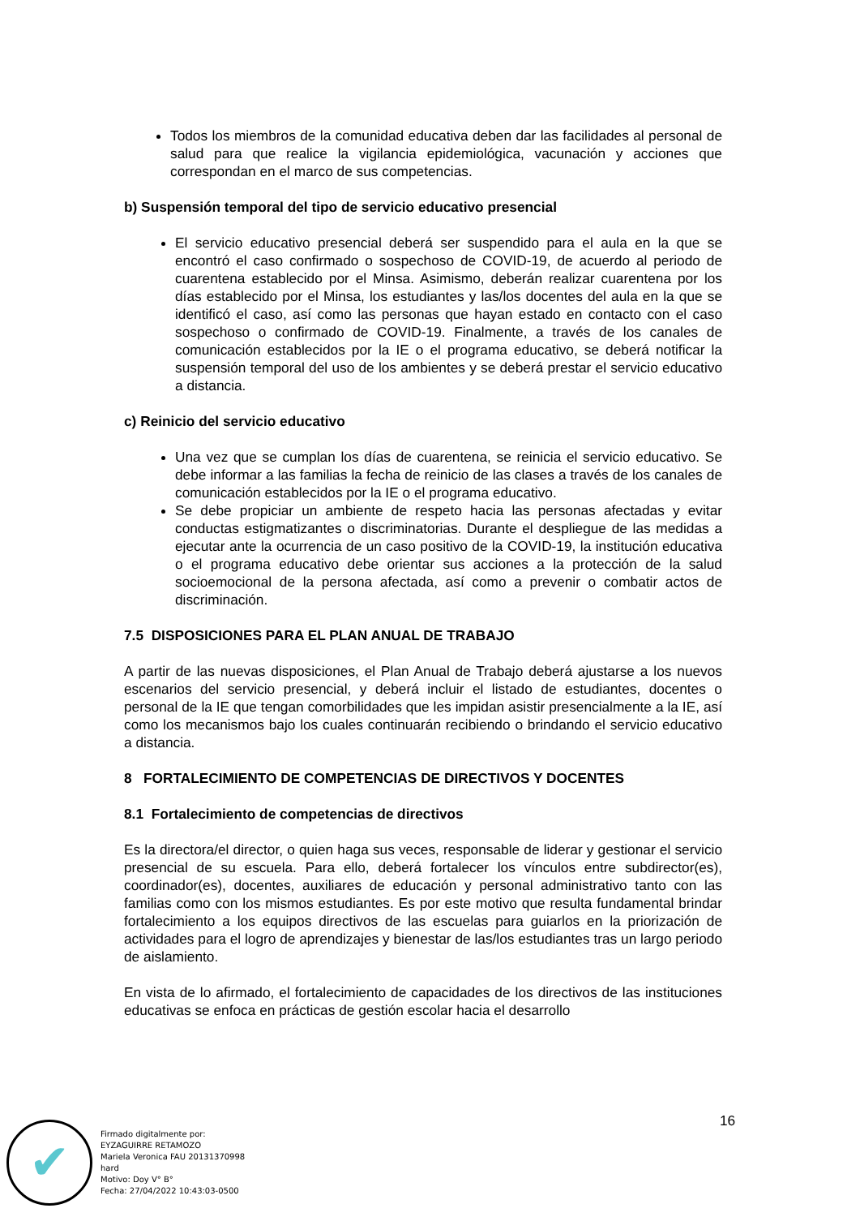Todos los miembros de la comunidad educativa deben dar las facilidades al personal de salud para que realice la vigilancia epidemiológica, vacunación y acciones que correspondan en el marco de sus competencias.
b) Suspensión temporal del tipo de servicio educativo presencial
El servicio educativo presencial deberá ser suspendido para el aula en la que se encontró el caso confirmado o sospechoso de COVID-19, de acuerdo al periodo de cuarentena establecido por el Minsa. Asimismo, deberán realizar cuarentena por los días establecido por el Minsa, los estudiantes y las/los docentes del aula en la que se identificó el caso, así como las personas que hayan estado en contacto con el caso sospechoso o confirmado de COVID-19. Finalmente, a través de los canales de comunicación establecidos por la IE o el programa educativo, se deberá notificar la suspensión temporal del uso de los ambientes y se deberá prestar el servicio educativo a distancia.
c) Reinicio del servicio educativo
Una vez que se cumplan los días de cuarentena, se reinicia el servicio educativo. Se debe informar a las familias la fecha de reinicio de las clases a través de los canales de comunicación establecidos por la IE o el programa educativo.
Se debe propiciar un ambiente de respeto hacia las personas afectadas y evitar conductas estigmatizantes o discriminatorias. Durante el despliegue de las medidas a ejecutar ante la ocurrencia de un caso positivo de la COVID-19, la institución educativa o el programa educativo debe orientar sus acciones a la protección de la salud socioemocional de la persona afectada, así como a prevenir o combatir actos de discriminación.
7.5 DISPOSICIONES PARA EL PLAN ANUAL DE TRABAJO
A partir de las nuevas disposiciones, el Plan Anual de Trabajo deberá ajustarse a los nuevos escenarios del servicio presencial, y deberá incluir el listado de estudiantes, docentes o personal de la IE que tengan comorbilidades que les impidan asistir presencialmente a la IE, así como los mecanismos bajo los cuales continuarán recibiendo o brindando el servicio educativo a distancia.
8 FORTALECIMIENTO DE COMPETENCIAS DE DIRECTIVOS Y DOCENTES
8.1 Fortalecimiento de competencias de directivos
Es la directora/el director, o quien haga sus veces, responsable de liderar y gestionar el servicio presencial de su escuela. Para ello, deberá fortalecer los vínculos entre subdirector(es), coordinador(es), docentes, auxiliares de educación y personal administrativo tanto con las familias como con los mismos estudiantes. Es por este motivo que resulta fundamental brindar fortalecimiento a los equipos directivos de las escuelas para guiarlos en la priorización de actividades para el logro de aprendizajes y bienestar de las/los estudiantes tras un largo periodo de aislamiento.
En vista de lo afirmado, el fortalecimiento de capacidades de los directivos de las instituciones educativas se enfoca en prácticas de gestión escolar hacia el desarrollo
16
✔
Firmado digitalmente por:
EYZAGUIRRE RETAMOZO
Mariela Veronica FAU 20131370998
hard
Motivo: Doy V° B°
Fecha: 27/04/2022 10:43:03-0500